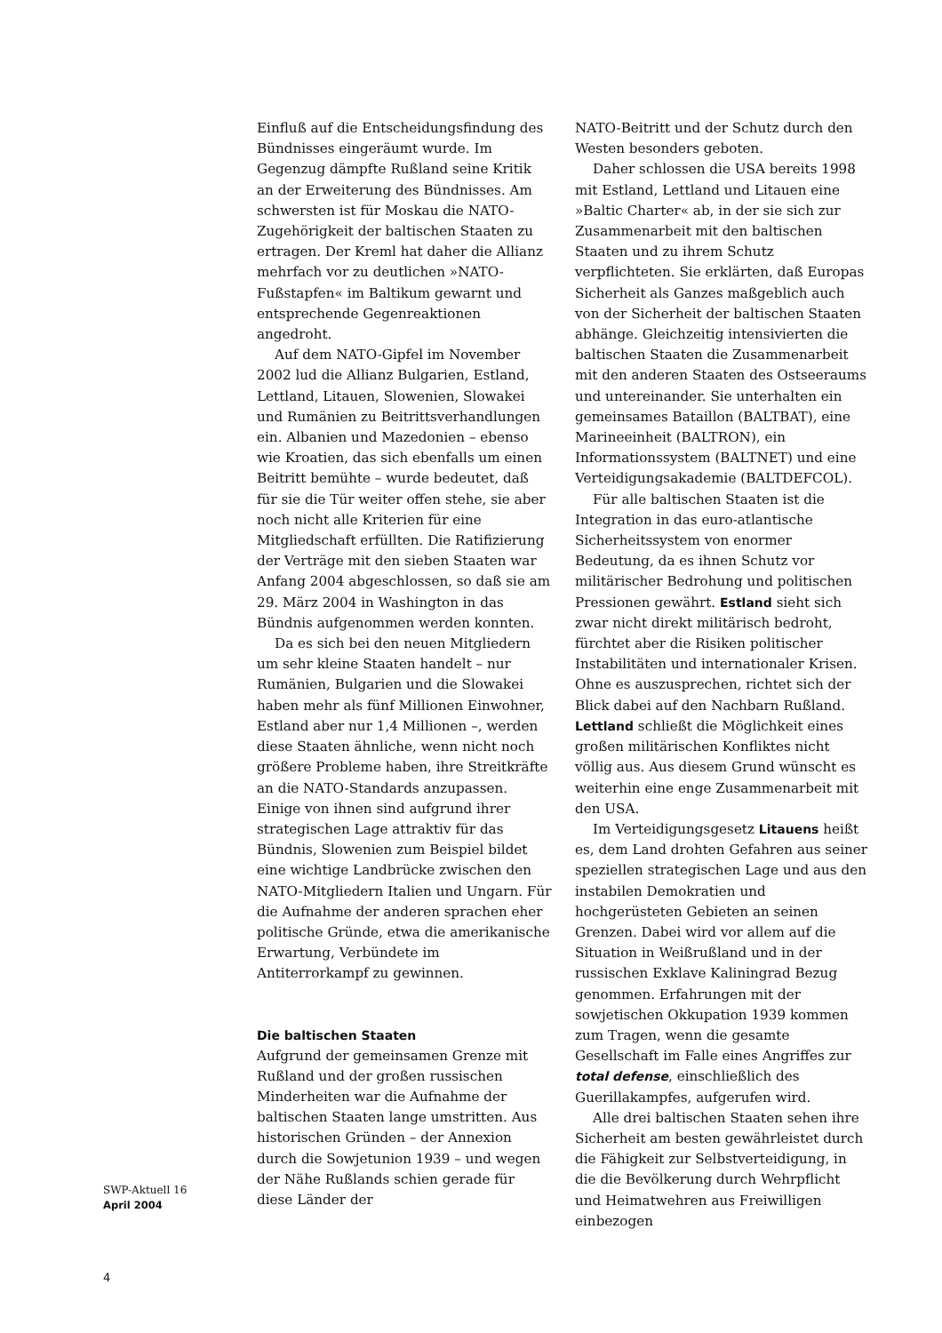Einfluß auf die Entscheidungsfindung des Bündnisses eingeräumt wurde. Im Gegenzug dämpfte Rußland seine Kritik an der Erweiterung des Bündnisses. Am schwersten ist für Moskau die NATO-Zugehörigkeit der baltischen Staaten zu ertragen. Der Kreml hat daher die Allianz mehrfach vor zu deutlichen »NATO-Fußstapfen« im Baltikum gewarnt und entsprechende Gegenreaktionen angedroht.
Auf dem NATO-Gipfel im November 2002 lud die Allianz Bulgarien, Estland, Lettland, Litauen, Slowenien, Slowakei und Rumänien zu Beitrittsverhandlungen ein. Albanien und Mazedonien – ebenso wie Kroatien, das sich ebenfalls um einen Beitritt bemühte – wurde bedeutet, daß für sie die Tür weiter offen stehe, sie aber noch nicht alle Kriterien für eine Mitgliedschaft erfüllten. Die Ratifizierung der Verträge mit den sieben Staaten war Anfang 2004 abgeschlossen, so daß sie am 29. März 2004 in Washington in das Bündnis aufgenommen werden konnten.
Da es sich bei den neuen Mitgliedern um sehr kleine Staaten handelt – nur Rumänien, Bulgarien und die Slowakei haben mehr als fünf Millionen Einwohner, Estland aber nur 1,4 Millionen –, werden diese Staaten ähnliche, wenn nicht noch größere Probleme haben, ihre Streitkräfte an die NATO-Standards anzupassen. Einige von ihnen sind aufgrund ihrer strategischen Lage attraktiv für das Bündnis, Slowenien zum Beispiel bildet eine wichtige Landbrücke zwischen den NATO-Mitgliedern Italien und Ungarn. Für die Aufnahme der anderen sprachen eher politische Gründe, etwa die amerikanische Erwartung, Verbündete im Antiterrorkampf zu gewinnen.
Die baltischen Staaten
Aufgrund der gemeinsamen Grenze mit Rußland und der großen russischen Minderheiten war die Aufnahme der baltischen Staaten lange umstritten. Aus historischen Gründen – der Annexion durch die Sowjetunion 1939 – und wegen der Nähe Rußlands schien gerade für diese Länder der
NATO-Beitritt und der Schutz durch den Westen besonders geboten.
Daher schlossen die USA bereits 1998 mit Estland, Lettland und Litauen eine »Baltic Charter« ab, in der sie sich zur Zusammenarbeit mit den baltischen Staaten und zu ihrem Schutz verpflichteten. Sie erklärten, daß Europas Sicherheit als Ganzes maßgeblich auch von der Sicherheit der baltischen Staaten abhänge. Gleichzeitig intensivierten die baltischen Staaten die Zusammenarbeit mit den anderen Staaten des Ostseeraums und untereinander. Sie unterhalten ein gemeinsames Bataillon (BALTBAT), eine Marineeinheit (BALTRON), ein Informationssystem (BALTNET) und eine Verteidigungsakademie (BALTDEFCOL).
Für alle baltischen Staaten ist die Integration in das euro-atlantische Sicherheitssystem von enormer Bedeutung, da es ihnen Schutz vor militärischer Bedrohung und politischen Pressionen gewährt. Estland sieht sich zwar nicht direkt militärisch bedroht, fürchtet aber die Risiken politischer Instabilitäten und internationaler Krisen. Ohne es auszusprechen, richtet sich der Blick dabei auf den Nachbarn Rußland. Lettland schließt die Möglichkeit eines großen militärischen Konfliktes nicht völlig aus. Aus diesem Grund wünscht es weiterhin eine enge Zusammenarbeit mit den USA.
Im Verteidigungsgesetz Litauens heißt es, dem Land drohten Gefahren aus seiner speziellen strategischen Lage und aus den instabilen Demokratien und hochgerüsteten Gebieten an seinen Grenzen. Dabei wird vor allem auf die Situation in Weißrußland und in der russischen Exklave Kaliningrad Bezug genommen. Erfahrungen mit der sowjetischen Okkupation 1939 kommen zum Tragen, wenn die gesamte Gesellschaft im Falle eines Angriffes zur total defense, einschließlich des Guerillakampfes, aufgerufen wird.
Alle drei baltischen Staaten sehen ihre Sicherheit am besten gewährleistet durch die Fähigkeit zur Selbstverteidigung, in die die Bevölkerung durch Wehrpflicht und Heimatwehren aus Freiwilligen einbezogen
SWP-Aktuell 16
April 2004
4